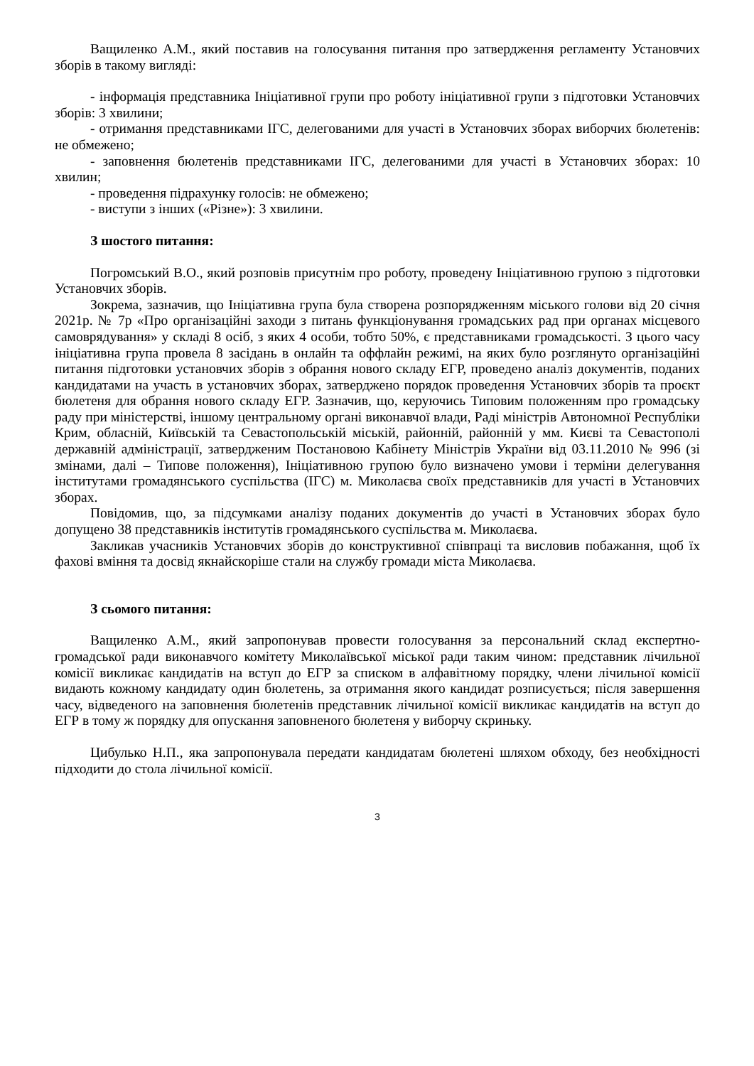Ващиленко А.М., який поставив на голосування питання про затвердження регламенту Установчих зборів в такому вигляді:
- інформація представника Ініціативної групи про роботу ініціативної групи з підготовки Установчих зборів: 3 хвилини;
- отримання представниками ІГС, делегованими для участі в Установчих зборах виборчих бюлетенів: не обмежено;
- заповнення бюлетенів представниками ІГС, делегованими для участі в Установчих зборах: 10 хвилин;
- проведення підрахунку голосів: не обмежено;
- виступи з інших («Різне»): 3 хвилини.
З шостого питання:
Погромський В.О., який розповів присутнім про роботу, проведену Ініціативною групою з підготовки Установчих зборів.
Зокрема, зазначив, що Ініціативна група була створена розпорядженням міського голови від 20 січня 2021р. № 7р «Про організаційні заходи з питань функціонування громадських рад при органах місцевого самоврядування» у складі 8 осіб, з яких 4 особи, тобто 50%, є представниками громадськості. З цього часу ініціативна група провела 8 засідань в онлайн та оффлайн режимі, на яких було розглянуто організаційні питання підготовки установчих зборів з обрання нового складу ЕГР, проведено аналіз документів, поданих кандидатами на участь в установчих зборах, затверджено порядок проведення Установчих зборів та проєкт бюлетеня для обрання нового складу ЕГР. Зазначив, що, керуючись Типовим положенням про громадську раду при міністерстві, іншому центральному органі виконавчої влади, Раді міністрів Автономної Республіки Крим, обласній, Київській та Севастопольській міській, районній, районній у мм. Києві та Севастополі державній адміністрації, затвердженим Постановою Кабінету Міністрів України від 03.11.2010 № 996 (зі змінами, далі – Типове положення), Ініціативною групою було визначено умови і терміни делегування інститутами громадянського суспільства (ІГС) м. Миколаєва своїх представників для участі в Установчих зборах.
Повідомив, що, за підсумками аналізу поданих документів до участі в Установчих зборах було допущено 38 представників інститутів громадянського суспільства м. Миколаєва.
Закликав учасників Установчих зборів до конструктивної співпраці та висловив побажання, щоб їх фахові вміння та досвід якнайскоріше стали на службу громади міста Миколаєва.
З сьомого питання:
Ващиленко А.М., який запропонував провести голосування за персональний склад експертно-громадської ради виконавчого комітету Миколаївської міської ради таким чином: представник лічильної комісії викликає кандидатів на вступ до ЕГР за списком в алфавітному порядку, члени лічильної комісії видають кожному кандидату один бюлетень, за отримання якого кандидат розписується; після завершення часу, відведеного на заповнення бюлетенів представник лічильної комісії викликає кандидатів на вступ до ЕГР в тому ж порядку для опускання заповненого бюлетеня у виборчу скриньку.
Цибулько Н.П., яка запропонувала передати кандидатам бюлетені шляхом обходу, без необхідності підходити до стола лічильної комісії.
3